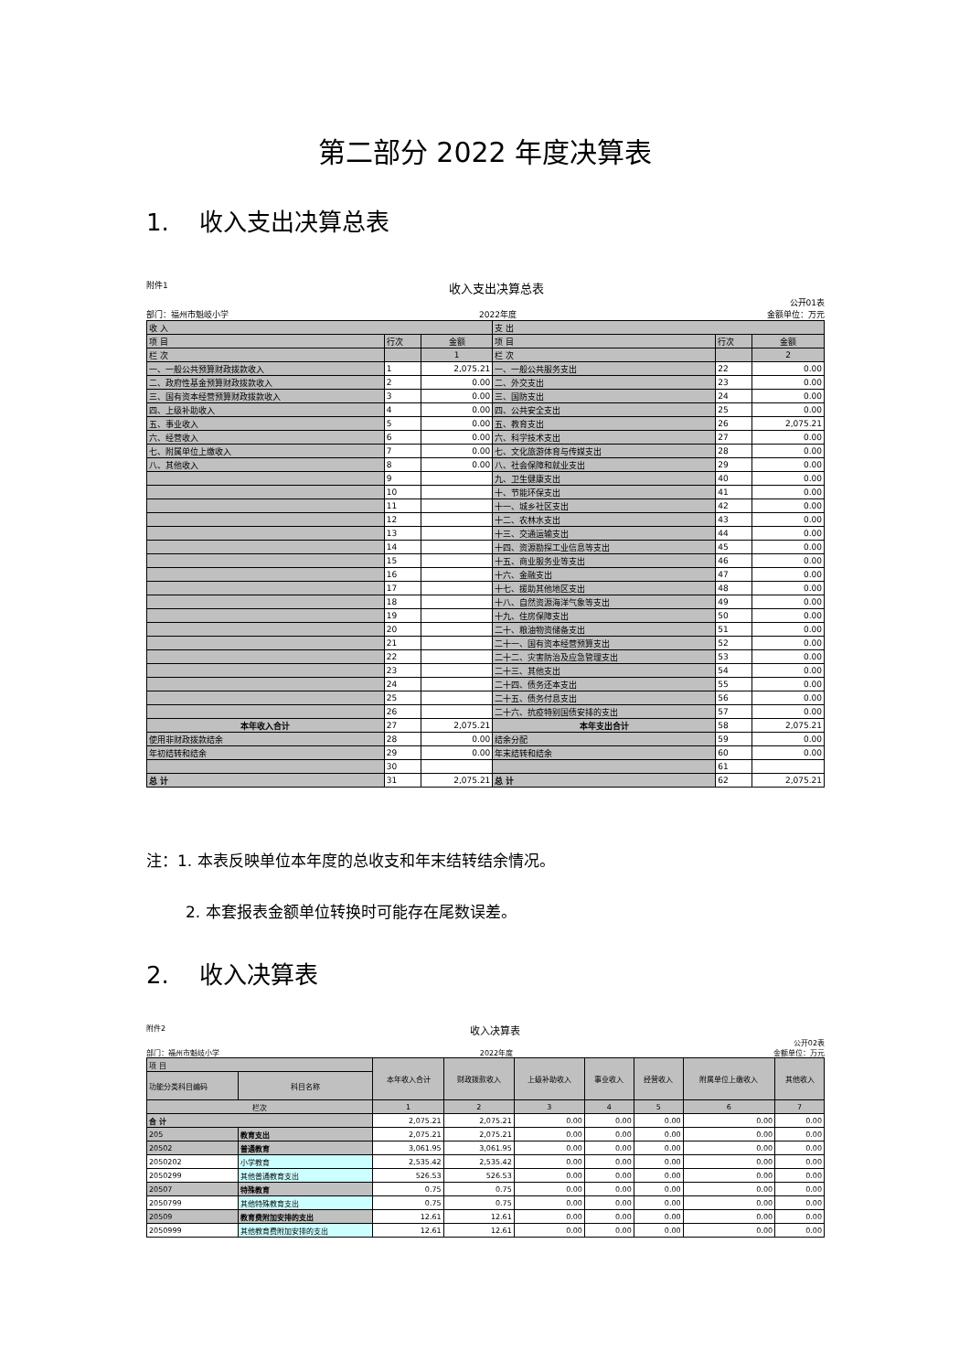第二部分 2022 年度决算表
1. 收入支出决算总表
附件1 收入支出决算总表
公开01表
部门：福州市魁岐小学 2022年度 金额单位：万元
| 收 入 | | | 支 出 | | |
| 项 目 | 行次 | 金额 | 项 目 | 行次 | 金额 |
| 栏 次 | | 1 | 栏 次 | | 2 |
| 一、一般公共预算财政拨款收入 | 1 | 2,075.21 | 一、一般公共服务支出 | 22 | 0.00 |
| 二、政府性基金预算财政拨款收入 | 2 | 0.00 | 二、外交支出 | 23 | 0.00 |
| 三、国有资本经营预算财政拨款收入 | 3 | 0.00 | 三、国防支出 | 24 | 0.00 |
| 四、上级补助收入 | 4 | 0.00 | 四、公共安全支出 | 25 | 0.00 |
| 五、事业收入 | 5 | 0.00 | 五、教育支出 | 26 | 2,075.21 |
| 六、经营收入 | 6 | 0.00 | 六、科学技术支出 | 27 | 0.00 |
| 七、附属单位上缴收入 | 7 | 0.00 | 七、文化旅游体育与传媒支出 | 28 | 0.00 |
| 八、其他收入 | 8 | 0.00 | 八、社会保障和就业支出 | 29 | 0.00 |
| | 9 | | 九、卫生健康支出 | 40 | 0.00 |
| | 10 | | 十、节能环保支出 | 41 | 0.00 |
| | 11 | | 十一、城乡社区支出 | 42 | 0.00 |
| | 12 | | 十二、农林水支出 | 43 | 0.00 |
| | 13 | | 十三、交通运输支出 | 44 | 0.00 |
| | 14 | | 十四、资源勘探工业信息等支出 | 45 | 0.00 |
| | 15 | | 十五、商业服务业等支出 | 46 | 0.00 |
| | 16 | | 十六、金融支出 | 47 | 0.00 |
| | 17 | | 十七、援助其他地区支出 | 48 | 0.00 |
| | 18 | | 十八、自然资源海洋气象等支出 | 49 | 0.00 |
| | 19 | | 十九、住房保障支出 | 50 | 0.00 |
| | 20 | | 二十、粮油物资储备支出 | 51 | 0.00 |
| | 21 | | 二十一、国有资本经营预算支出 | 52 | 0.00 |
| | 22 | | 二十二、灾害防治及应急管理支出 | 53 | 0.00 |
| | 23 | | 二十三、其他支出 | 54 | 0.00 |
| | 24 | | 二十四、债务还本支出 | 55 | 0.00 |
| | 25 | | 二十五、债务付息支出 | 56 | 0.00 |
| | 26 | | 二十六、抗疫特别国债安排的支出 | 57 | 0.00 |
| 本年收入合计 | 27 | 2,075.21 | 本年支出合计 | 58 | 2,075.21 |
| 使用非财政拨款结余 | 28 | 0.00 | 结余分配 | 59 | 0.00 |
| 年初结转和结余 | 29 | 0.00 | 年末结转和结余 | 60 | 0.00 |
| | 30 | | | 61 | |
| 总 计 | 31 | 2,075.21 | 总 计 | 62 | 2,075.21 |
注：1. 本表反映单位本年度的总收支和年末结转结余情况。
2. 本套报表金额单位转换时可能存在尾数误差。
2. 收入决算表
附件2 收入决算表
公开02表
部门：福州市魁岐小学 2022年度 金额单位：万元
| 项 目 | | 本年收入合计 | 财政拨款收入 | 上级补助收入 | 事业收入 | 经营收入 | 附属单位上缴收入 | 其他收入 |
| 功能分类科目编码 | 科目名称 | | | | | | | |
| 栏次 | | 1 | 2 | 3 | 4 | 5 | 6 | 7 |
| 合 计 | | 2,075.21 | 2,075.21 | 0.00 | 0.00 | 0.00 | 0.00 | 0.00 |
| 205 | 教育支出 | 2,075.21 | 2,075.21 | 0.00 | 0.00 | 0.00 | 0.00 | 0.00 |
| 20502 | 普通教育 | 3,061.95 | 3,061.95 | 0.00 | 0.00 | 0.00 | 0.00 | 0.00 |
| 2050202 | 小学教育 | 2,535.42 | 2,535.42 | 0.00 | 0.00 | 0.00 | 0.00 | 0.00 |
| 2050299 | 其他普通教育支出 | 526.53 | 526.53 | 0.00 | 0.00 | 0.00 | 0.00 | 0.00 |
| 20507 | 特殊教育 | 0.75 | 0.75 | 0.00 | 0.00 | 0.00 | 0.00 | 0.00 |
| 2050799 | 其他特殊教育支出 | 0.75 | 0.75 | 0.00 | 0.00 | 0.00 | 0.00 | 0.00 |
| 20509 | 教育费附加安排的支出 | 12.61 | 12.61 | 0.00 | 0.00 | 0.00 | 0.00 | 0.00 |
| 2050999 | 其他教育费附加安排的支出 | 12.61 | 12.61 | 0.00 | 0.00 | 0.00 | 0.00 | 0.00 |